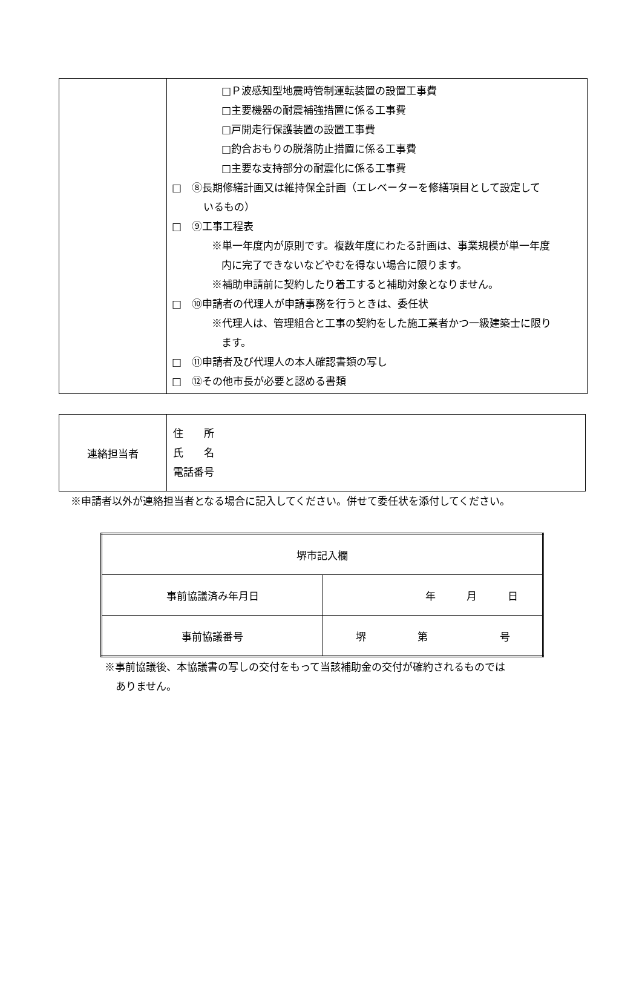| | □Ｐ波感知型地震時管制運転装置の設置工事費 □主要機器の耐震補強措置に係る工事費 □戸開走行保護装置の設置工事費 □釣合おもりの脱落防止措置に係る工事費 □主要な支持部分の耐震化に係る工事費 □ ⑧長期修繕計画又は維持保全計画（エレベーターを修繕項目として設定して いるもの） □ ⑨工事工程表 ※単一年度内が原則です。複数年度にわたる計画は、事業規模が単一年度 内に完了できないなどやむを得ない場合に限ります。 ※補助申請前に契約したり着工すると補助対象となりません。 □ ⑩申請者の代理人が申請事務を行うときは、委任状 ※代理人は、管理組合と工事の契約をした施工業者かつ一級建築士に限り ます。 □ ⑪申請者及び代理人の本人確認書類の写し □ ⑫その他市長が必要と認める書類 |
| 連絡担当者 | 住 所 氏 名 電話番号 |
※申請者以外が連絡担当者となる場合に記入してください。併せて委任状を添付してください。
| 堺市記入欄 | |
| 事前協議済み年月日 | 年 月 日 |
| 事前協議番号 | 堺 第 号 |
※事前協議後、本協議書の写しの交付をもって当該補助金の交付が確約されるものでは
ありません。